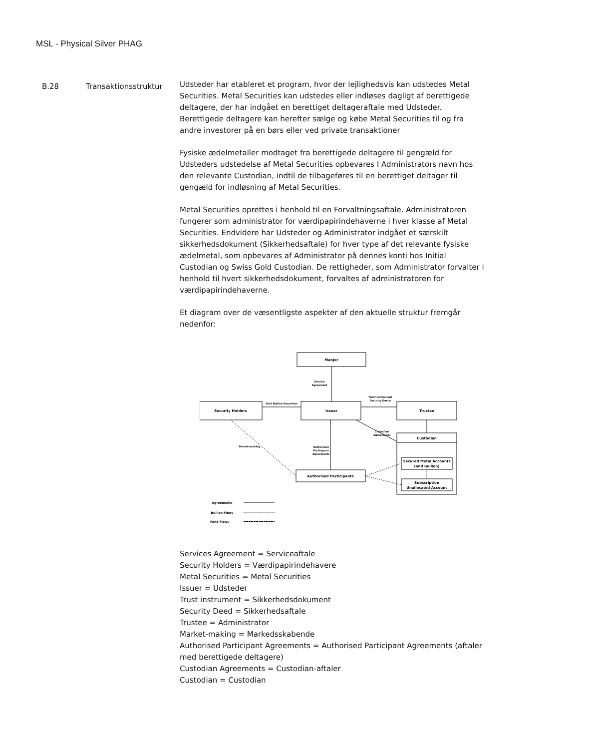MSL - Physical Silver PHAG
B.28 Transaktionsstruktur
Udsteder har etableret et program, hvor der lejlighedsvis kan udstedes Metal Securities. Metal Securities kan udstedes eller indløses dagligt af berettigede deltagere, der har indgået en berettiget deltageraftale med Udsteder. Berettigede deltagere kan herefter sælge og købe Metal Securities til og fra andre investorer på en børs eller ved private transaktioner
Fysiske ædelmetaller modtaget fra berettigede deltagere til gengæld for Udsteders udstedelse af Metal Securities opbevares I Administrators navn hos den relevante Custodian, indtil de tilbageføres til en berettiget deltager til gengæld for indløsning af Metal Securities.
Metal Securities oprettes i henhold til en Forvaltningsaftale. Administratoren fungerer som administrator for værdipapirindehaverne i hver klasse af Metal Securities. Endvidere har Udsteder og Administrator indgået et særskilt sikkerhedsdokument (Sikkerhedsaftale) for hver type af det relevante fysiske ædelmetal, som opbevares af Administrator på dennes konti hos Initial Custodian og Swiss Gold Custodian. De rettigheder, som Administrator forvalter i henhold til hvert sikkerhedsdokument, forvaltes af administratoren for værdipapirindehaverne.
Et diagram over de væsentligste aspekter af den aktuelle struktur fremgår nedenfor:
ManJer
Security Holders
Issuer
Trustee
Custodian
Secured Metal Accounts
(and Bullion)
Subscription
Unallocated Account
Authorised Participants
Service
Agreement
Gold Bullion Securities
Trust Instrument
Security Deeds
Custodian
Agreements
Authorised
Participant
Agreements
Market-making
Agreements
Bullion Flows
Fund Flows
Services Agreement = Serviceaftale
Security Holders = Værdipapirindehavere
Metal Securities = Metal Securities
Issuer = Udsteder
Trust instrument = Sikkerhedsdokument
Security Deed = Sikkerhedsaftale
Trustee = Administrator
Market-making = Markedsskabende
Authorised Participant Agreements = Authorised Participant Agreements (aftaler med berettigede deltagere)
Custodian Agreements = Custodian-aftaler
Custodian = Custodian